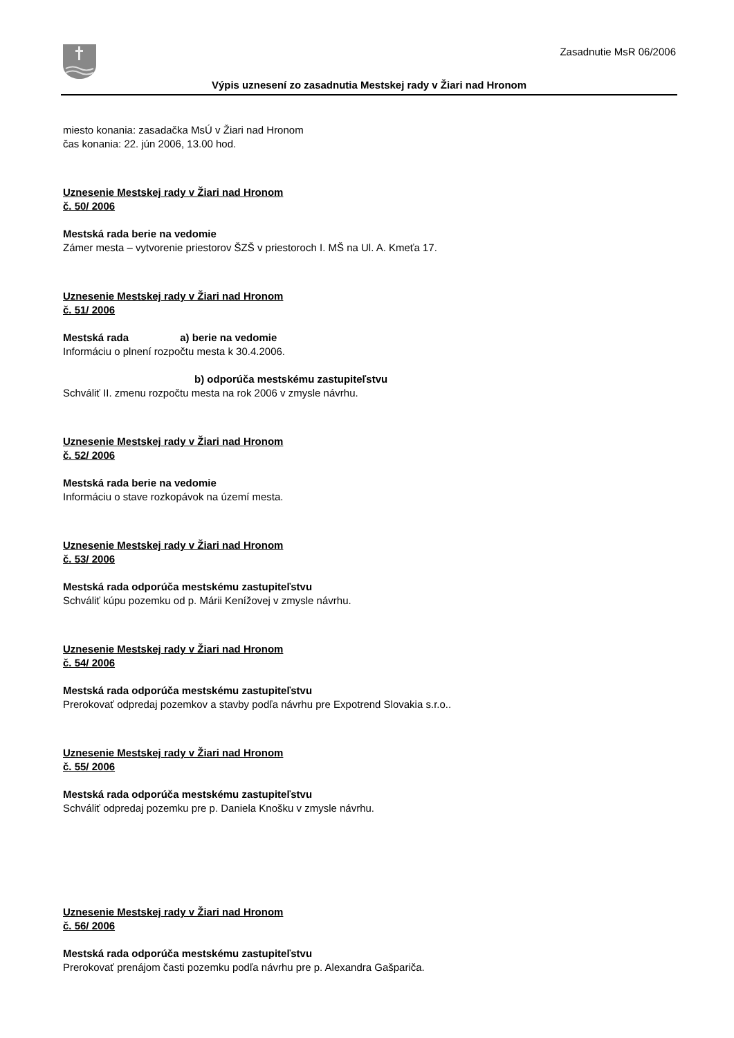Zasadnutie MsR 06/2006
Výpis uznesení zo zasadnutia Mestskej rady v Žiari nad Hronom
miesto konania: zasadačka MsÚ v Žiari nad Hronom
čas konania: 22. jún 2006, 13.00 hod.
Uznesenie Mestskej rady v Žiari nad Hronom
č. 50/ 2006
Mestská rada berie na vedomie
Zámer mesta – vytvorenie priestorov ŠZŠ v priestoroch I. MŠ na Ul. A. Kmeťa 17.
Uznesenie Mestskej rady v Žiari nad Hronom
č. 51/ 2006
Mestská rada a) berie na vedomie
Informáciu o plnení rozpočtu mesta k 30.4.2006.
b) odporúča mestskému zastupiteľstvu
Schváliť II. zmenu rozpočtu mesta na rok 2006 v zmysle návrhu.
Uznesenie Mestskej rady v Žiari nad Hronom
č. 52/ 2006
Mestská rada berie na vedomie
Informáciu o stave rozkopávok na území mesta.
Uznesenie Mestskej rady v Žiari nad Hronom
č. 53/ 2006
Mestská rada odporúča mestskému zastupiteľstvu
Schváliť kúpu pozemku od p. Márii Kenížovej v zmysle návrhu.
Uznesenie Mestskej rady v Žiari nad Hronom
č. 54/ 2006
Mestská rada odporúča mestskému zastupiteľstvu
Prerokovať odpredaj pozemkov a stavby podľa návrhu pre Expotrend Slovakia s.r.o..
Uznesenie Mestskej rady v Žiari nad Hronom
č. 55/ 2006
Mestská rada odporúča mestskému zastupiteľstvu
Schváliť odpredaj pozemku pre p. Daniela Knošku v zmysle návrhu.
Uznesenie Mestskej rady v Žiari nad Hronom
č. 56/ 2006
Mestská rada odporúča mestskému zastupiteľstvu
Prerokovať prenájom časti pozemku podľa návrhu pre p. Alexandra Gašpariča.